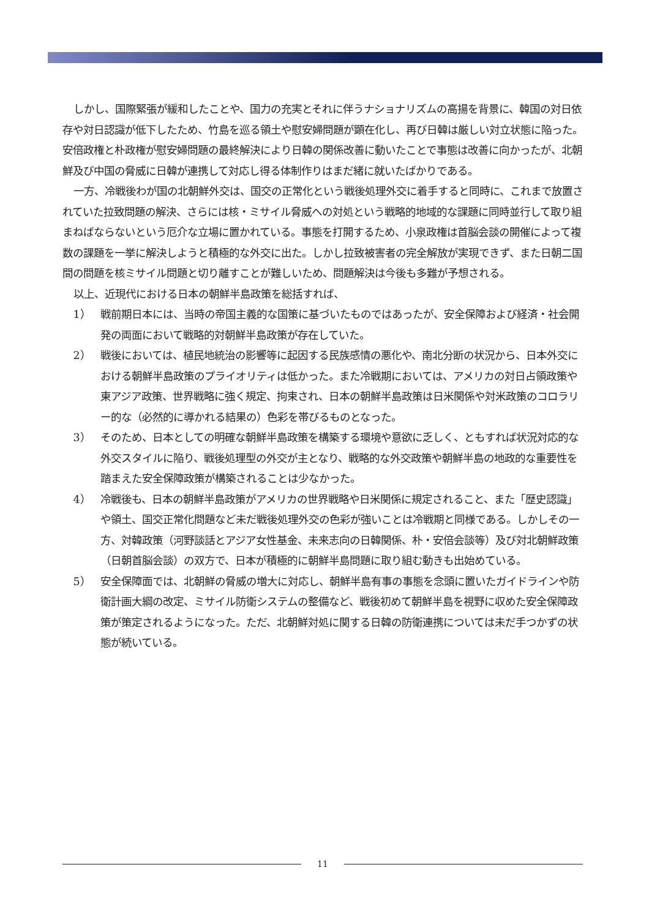しかし、国際緊張が緩和したことや、国力の充実とそれに伴うナショナリズムの高揚を背景に、韓国の対日依存や対日認識が低下したため、竹島を巡る領土や慰安婦問題が顕在化し、再び日韓は厳しい対立状態に陥った。安倍政権と朴政権が慰安婦問題の最終解決により日韓の関係改善に動いたことで事態は改善に向かったが、北朝鮮及び中国の脅威に日韓が連携して対応し得る体制作りはまだ緒に就いたばかりである。
一方、冷戦後わが国の北朝鮮外交は、国交の正常化という戦後処理外交に着手すると同時に、これまで放置されていた拉致問題の解決、さらには核・ミサイル脅威への対処という戦略的地域的な課題に同時並行して取り組まねばならないという厄介な立場に置かれている。事態を打開するため、小泉政権は首脳会談の開催によって複数の課題を一挙に解決しようと積極的な外交に出た。しかし拉致被害者の完全解放が実現できず、また日朝二国間の問題を核ミサイル問題と切り離すことが難しいため、問題解決は今後も多難が予想される。
以上、近現代における日本の朝鮮半島政策を総括すれば、
1） 戦前期日本には、当時の帝国主義的な国策に基づいたものではあったが、安全保障および経済・社会開発の両面において戦略的対朝鮮半島政策が存在していた。
2） 戦後においては、植民地統治の影響等に起因する民族感情の悪化や、南北分断の状況から、日本外交における朝鮮半島政策のプライオリティは低かった。また冷戦期においては、アメリカの対日占領政策や東アジア政策、世界戦略に強く規定、拘束され、日本の朝鮮半島政策は日米関係や対米政策のコロラリー的な（必然的に導かれる結果の）色彩を帯びるものとなった。
3） そのため、日本としての明確な朝鮮半島政策を構築する環境や意欲に乏しく、ともすれば状況対応的な外交スタイルに陥り、戦後処理型の外交が主となり、戦略的な外交政策や朝鮮半島の地政的な重要性を踏まえた安全保障政策が構築されることは少なかった。
4） 冷戦後も、日本の朝鮮半島政策がアメリカの世界戦略や日米関係に規定されること、また「歴史認識」や領土、国交正常化問題など未だ戦後処理外交の色彩が強いことは冷戦期と同様である。しかしその一方、対韓政策（河野談話とアジア女性基金、未来志向の日韓関係、朴・安倍会談等）及び対北朝鮮政策（日朝首脳会談）の双方で、日本が積極的に朝鮮半島問題に取り組む動きも出始めている。
5） 安全保障面では、北朝鮮の脅威の増大に対応し、朝鮮半島有事の事態を念頭に置いたガイドラインや防衛計画大綱の改定、ミサイル防衛システムの整備など、戦後初めて朝鮮半島を視野に収めた安全保障政策が策定されるようになった。ただ、北朝鮮対処に関する日韓の防衛連携については未だ手つかずの状態が続いている。
11